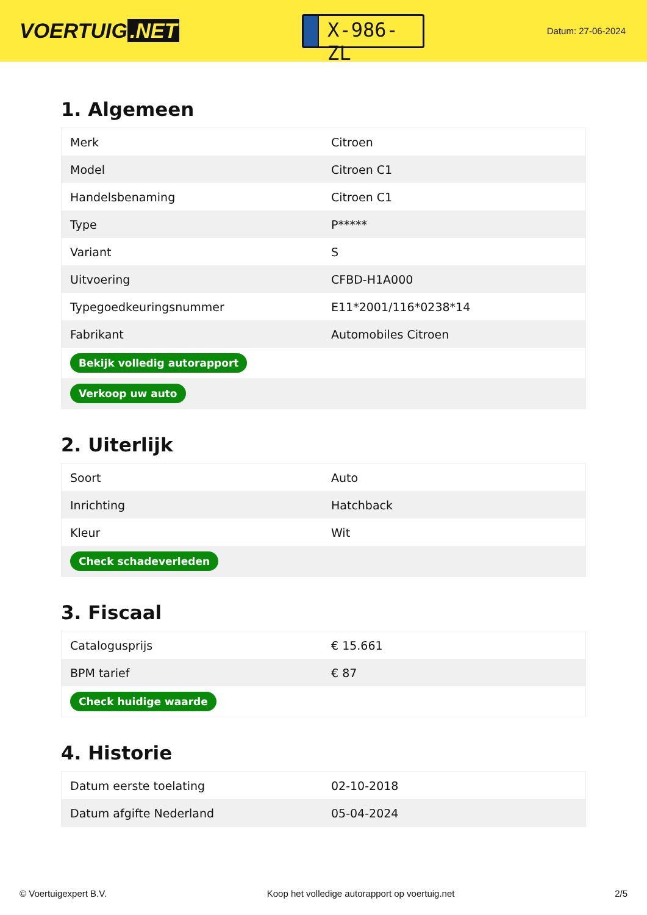VOERTUIG.NET
X-986-ZL
Datum: 27-06-2024
1. Algemeen
| Merk | Citroen |
| Model | Citroen C1 |
| Handelsbenaming | Citroen C1 |
| Type | P***** |
| Variant | S |
| Uitvoering | CFBD-H1A000 |
| Typegoedkeuringsnummer | E11*2001/116*0238*14 |
| Fabrikant | Automobiles Citroen |
| Bekijk volledig autorapport | |
| Verkoop uw auto | |
2. Uiterlijk
| Soort | Auto |
| Inrichting | Hatchback |
| Kleur | Wit |
| Check schadeverleden | |
3. Fiscaal
| Catalogusprijs | € 15.661 |
| BPM tarief | € 87 |
| Check huidige waarde | |
4. Historie
| Datum eerste toelating | 02-10-2018 |
| Datum afgifte Nederland | 05-04-2024 |
© Voertuigexpert B.V. Koop het volledige autorapport op voertuig.net 2/5